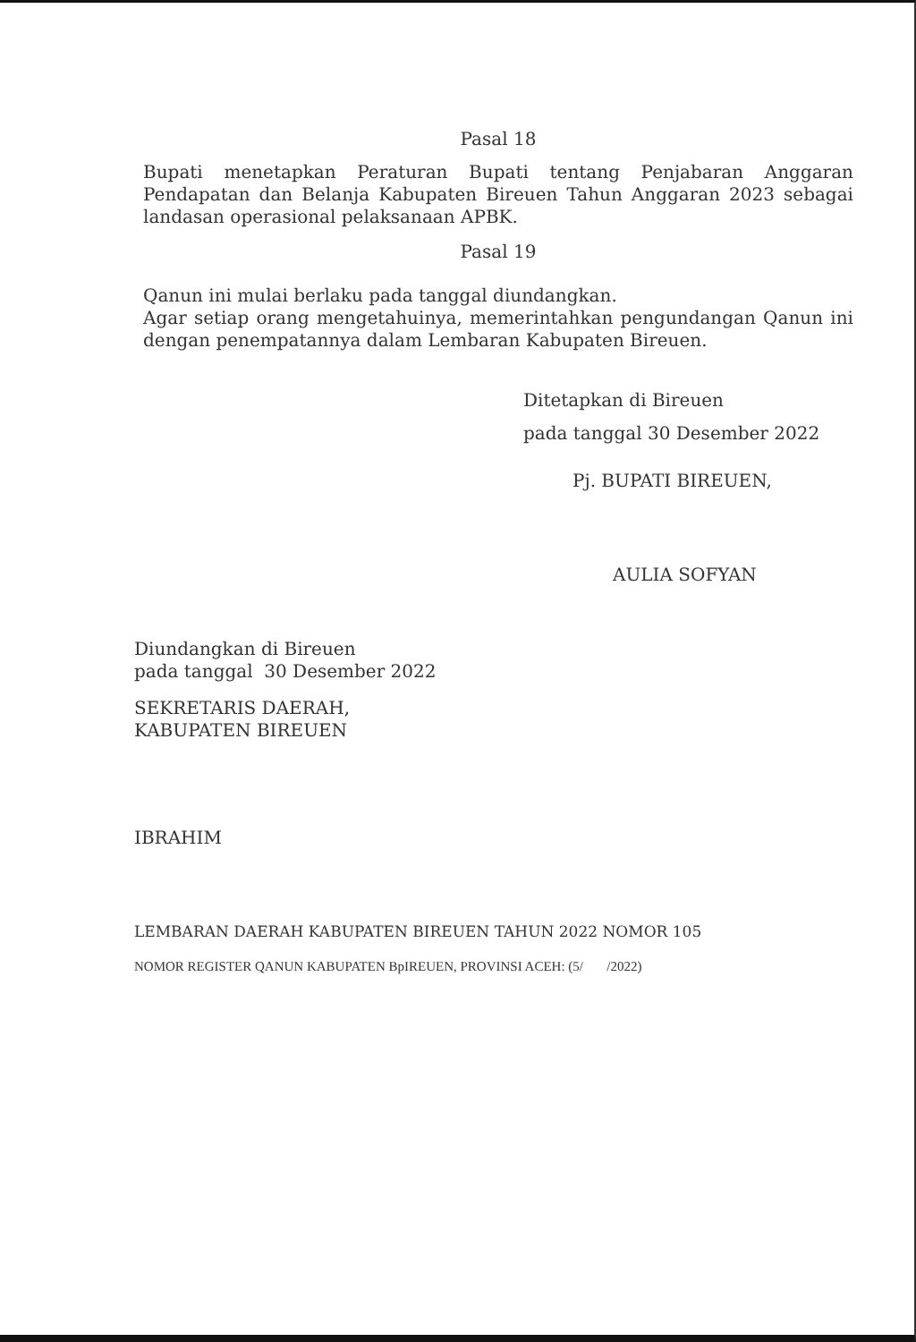Pasal 18
Bupati menetapkan Peraturan Bupati tentang Penjabaran Anggaran Pendapatan dan Belanja Kabupaten Bireuen Tahun Anggaran 2023 sebagai landasan operasional pelaksanaan APBK.
Pasal 19
Qanun ini mulai berlaku pada tanggal diundangkan.
Agar setiap orang mengetahuinya, memerintahkan pengundangan Qanun ini dengan penempatannya dalam Lembaran Kabupaten Bireuen.
Ditetapkan di Bireuen
pada tanggal 30 Desember 2022
Pj. BUPATI BIREUEN,
AULIA SOFYAN
Diundangkan di Bireuen
pada tanggal 30 Desember 2022
SEKRETARIS DAERAH,
KABUPATEN BIREUEN
IBRAHIM
LEMBARAN DAERAH KABUPATEN BIREUEN TAHUN 2022 NOMOR 105
NOMOR REGISTER QANUN KABUPATEN BpIREUEN, PROVINSI ACEH: (5/ /2022)